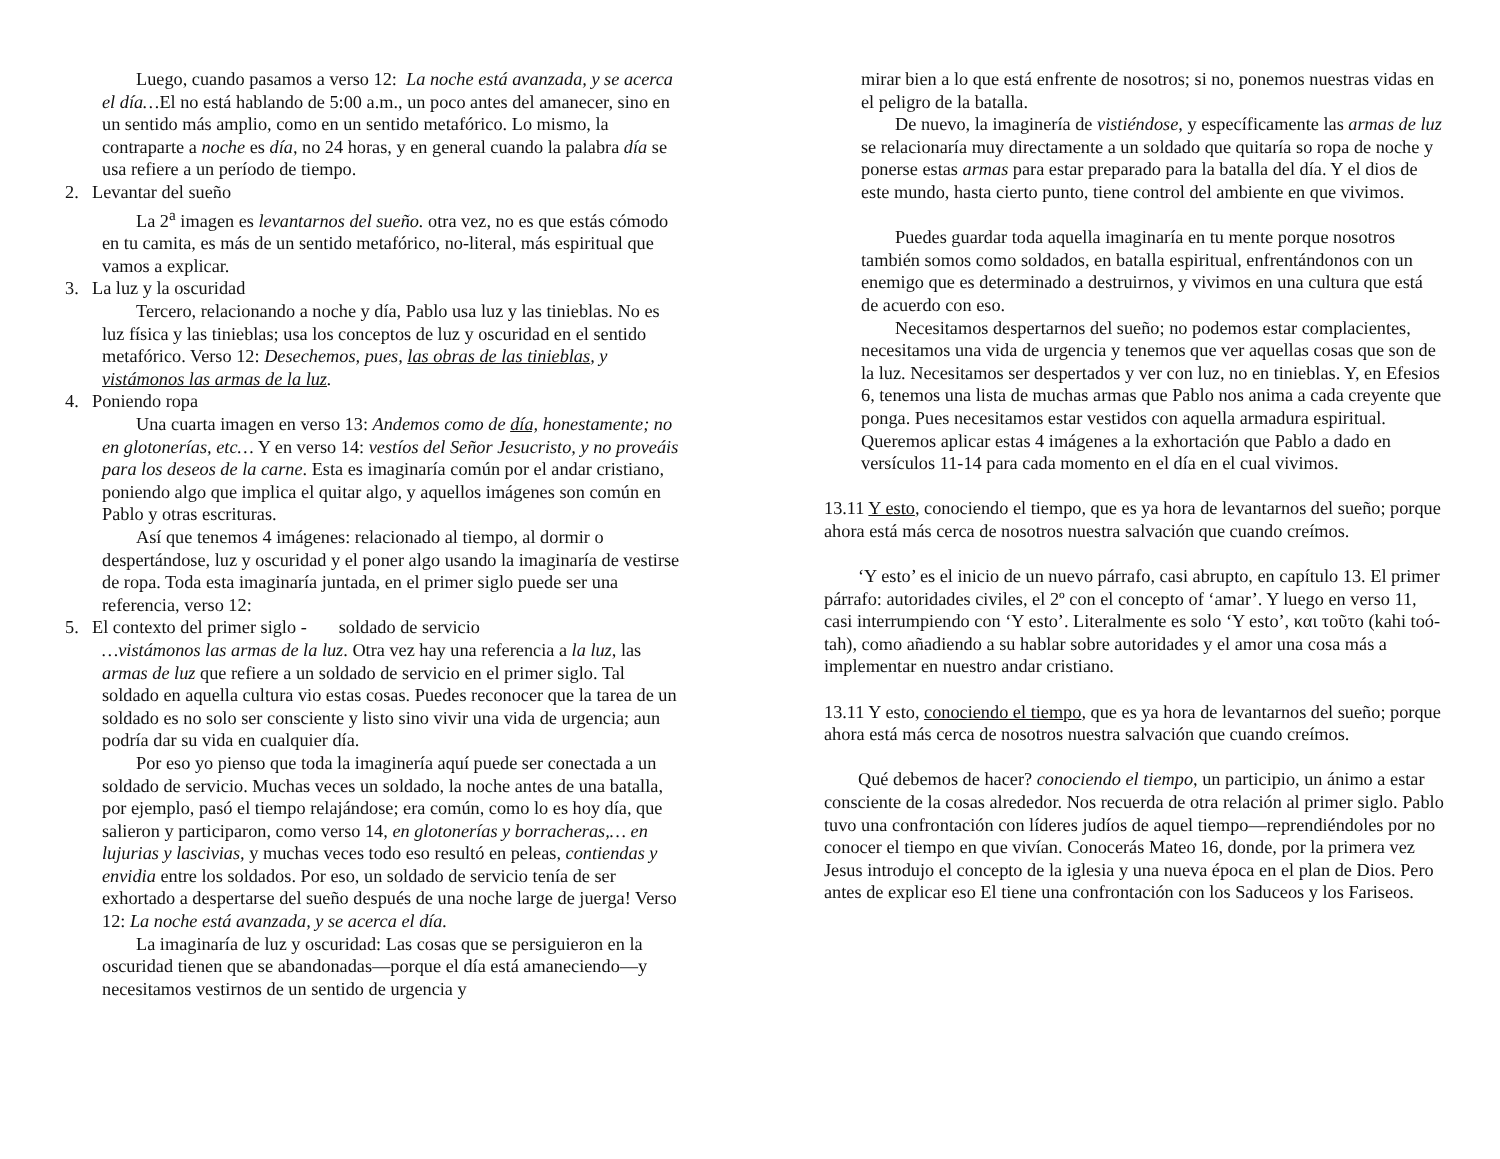Luego, cuando pasamos a verso 12: La noche está avanzada, y se acerca el día…El no está hablando de 5:00 a.m., un poco antes del amanecer, sino en un sentido más amplio, como en un sentido metafórico. Lo mismo, la contraparte a noche es día, no 24 horas, y en general cuando la palabra día se usa refiere a un período de tiempo.
2. Levantar del sueño
La 2<sup>a</sup> imagen es levantarnos del sueño. otra vez, no es que estás cómodo en tu camita, es más de un sentido metafórico, no-literal, más espiritual que vamos a explicar.
3. La luz y la oscuridad
Tercero, relacionando a noche y día, Pablo usa luz y las tinieblas. No es luz física y las tinieblas; usa los conceptos de luz y oscuridad en el sentido metafórico. Verso 12: Desechemos, pues, las obras de las tinieblas, y vistámonos las armas de la luz.
4. Poniendo ropa
Una cuarta imagen en verso 13: Andemos como de día, honestamente; no en glotonerías, etc… Y en verso 14: vestíos del Señor Jesucristo, y no proveáis para los deseos de la carne. Esta es imaginaría común por el andar cristiano, poniendo algo que implica el quitar algo, y aquellos imágenes son común en Pablo y otras escrituras.
Así que tenemos 4 imágenes: relacionado al tiempo, al dormir o despertándose, luz y oscuridad y el poner algo usando la imaginaría de vestirse de ropa. Toda esta imaginaría juntada, en el primer siglo puede ser una referencia, verso 12:
5. El contexto del primer siglo - soldado de servicio
…vistámonos las armas de la luz. Otra vez hay una referencia a la luz, las armas de luz que refiere a un soldado de servicio en el primer siglo. Tal soldado en aquella cultura vio estas cosas. Puedes reconocer que la tarea de un soldado es no solo ser consciente y listo sino vivir una vida de urgencia; aun podría dar su vida en cualquier día.
Por eso yo pienso que toda la imaginería aquí puede ser conectada a un soldado de servicio. Muchas veces un soldado, la noche antes de una batalla, por ejemplo, pasó el tiempo relajándose; era común, como lo es hoy día, que salieron y participaron, como verso 14, en glotonerías y borracheras,… en lujurias y lascivias, y muchas veces todo eso resultó en peleas, contiendas y envidia entre los soldados. Por eso, un soldado de servicio tenía de ser exhortado a despertarse del sueño después de una noche large de juerga! Verso 12: La noche está avanzada, y se acerca el día.
La imaginaría de luz y oscuridad: Las cosas que se persiguieron en la oscuridad tienen que se abandonadas—porque el día está amaneciendo—y necesitamos vestirnos de un sentido de urgencia y
mirar bien a lo que está enfrente de nosotros; si no, ponemos nuestras vidas en el peligro de la batalla.
De nuevo, la imaginería de vistiéndose, y específicamente las armas de luz se relacionaría muy directamente a un soldado que quitaría so ropa de noche y ponerse estas armas para estar preparado para la batalla del día. Y el dios de este mundo, hasta cierto punto, tiene control del ambiente en que vivimos.
Puedes guardar toda aquella imaginaría en tu mente porque nosotros también somos como soldados, en batalla espiritual, enfrentándonos con un enemigo que es determinado a destruirnos, y vivimos en una cultura que está de acuerdo con eso.
Necesitamos despertarnos del sueño; no podemos estar complacientes, necesitamos una vida de urgencia y tenemos que ver aquellas cosas que son de la luz. Necesitamos ser despertados y ver con luz, no en tinieblas. Y, en Efesios 6, tenemos una lista de muchas armas que Pablo nos anima a cada creyente que ponga. Pues necesitamos estar vestidos con aquella armadura espiritual. Queremos aplicar estas 4 imágenes a la exhortación que Pablo a dado en versículos 11-14 para cada momento en el día en el cual vivimos.
13.11 Y esto, conociendo el tiempo, que es ya hora de levantarnos del sueño; porque ahora está más cerca de nosotros nuestra salvación que cuando creímos.
‘Y esto’ es el inicio de un nuevo párrafo, casi abrupto, en capítulo 13. El primer párrafo: autoridades civiles, el 2º con el concepto of ‘amar’. Y luego en verso 11, casi interrumpiendo con ‘Y esto’. Literalmente es solo ‘Y esto’, και τοῦτο (kahi toó-tah), como añadiendo a su hablar sobre autoridades y el amor una cosa más a implementar en nuestro andar cristiano.
13.11 Y esto, conociendo el tiempo, que es ya hora de levantarnos del sueño; porque ahora está más cerca de nosotros nuestra salvación que cuando creímos.
Qué debemos de hacer? conociendo el tiempo, un participio, un ánimo a estar consciente de la cosas alrededor. Nos recuerda de otra relación al primer siglo. Pablo tuvo una confrontación con líderes judíos de aquel tiempo—reprendiéndoles por no conocer el tiempo en que vivían. Conocerás Mateo 16, donde, por la primera vez Jesus introdujo el concepto de la iglesia y una nueva época en el plan de Dios. Pero antes de explicar eso El tiene una confrontación con los Saduceos y los Fariseos.